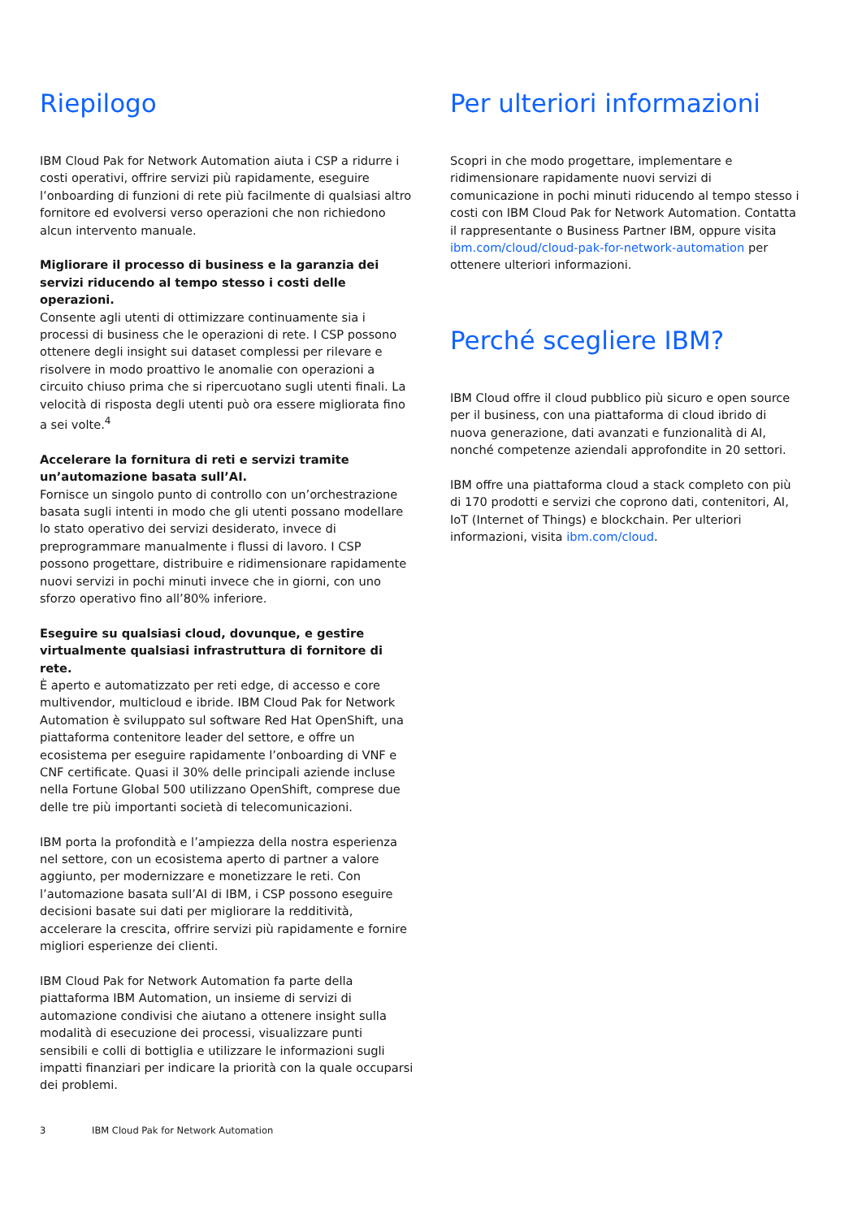Riepilogo
IBM Cloud Pak for Network Automation aiuta i CSP a ridurre i costi operativi, offrire servizi più rapidamente, eseguire l’onboarding di funzioni di rete più facilmente di qualsiasi altro fornitore ed evolversi verso operazioni che non richiedono alcun intervento manuale.
Migliorare il processo di business e la garanzia dei servizi riducendo al tempo stesso i costi delle operazioni.
Consente agli utenti di ottimizzare continuamente sia i processi di business che le operazioni di rete. I CSP possono ottenere degli insight sui dataset complessi per rilevare e risolvere in modo proattivo le anomalie con operazioni a circuito chiuso prima che si ripercuotano sugli utenti finali. La velocità di risposta degli utenti può ora essere migliorata fino a sei volte.<sup>4</sup>
Accelerare la fornitura di reti e servizi tramite un’automazione basata sull’AI.
Fornisce un singolo punto di controllo con un’orchestrazione basata sugli intenti in modo che gli utenti possano modellare lo stato operativo dei servizi desiderato, invece di preprogrammare manualmente i flussi di lavoro. I CSP possono progettare, distribuire e ridimensionare rapidamente nuovi servizi in pochi minuti invece che in giorni, con uno sforzo operativo fino all’80% inferiore.
Eseguire su qualsiasi cloud, dovunque, e gestire virtualmente qualsiasi infrastruttura di fornitore di rete.
È aperto e automatizzato per reti edge, di accesso e core multivendor, multicloud e ibride. IBM Cloud Pak for Network Automation è sviluppato sul software Red Hat OpenShift, una piattaforma contenitore leader del settore, e offre un ecosistema per eseguire rapidamente l’onboarding di VNF e CNF certificate. Quasi il 30% delle principali aziende incluse nella Fortune Global 500 utilizzano OpenShift, comprese due delle tre più importanti società di telecomunicazioni.
IBM porta la profondità e l’ampiezza della nostra esperienza nel settore, con un ecosistema aperto di partner a valore aggiunto, per modernizzare e monetizzare le reti. Con l’automazione basata sull’AI di IBM, i CSP possono eseguire decisioni basate sui dati per migliorare la redditività, accelerare la crescita, offrire servizi più rapidamente e fornire migliori esperienze dei clienti.
IBM Cloud Pak for Network Automation fa parte della piattaforma IBM Automation, un insieme di servizi di automazione condivisi che aiutano a ottenere insight sulla modalità di esecuzione dei processi, visualizzare punti sensibili e colli di bottiglia e utilizzare le informazioni sugli impatti finanziari per indicare la priorità con la quale occuparsi dei problemi.
Per ulteriori informazioni
Scopri in che modo progettare, implementare e ridimensionare rapidamente nuovi servizi di comunicazione in pochi minuti riducendo al tempo stesso i costi con IBM Cloud Pak for Network Automation. Contatta il rappresentante o Business Partner IBM, oppure visita ibm.com/cloud/cloud-pak-for-network-automation per ottenere ulteriori informazioni.
Perché scegliere IBM?
IBM Cloud offre il cloud pubblico più sicuro e open source per il business, con una piattaforma di cloud ibrido di nuova generazione, dati avanzati e funzionalità di AI, nonché competenze aziendali approfondite in 20 settori.
IBM offre una piattaforma cloud a stack completo con più di 170 prodotti e servizi che coprono dati, contenitori, AI, IoT (Internet of Things) e blockchain. Per ulteriori informazioni, visita ibm.com/cloud.
3 IBM Cloud Pak for Network Automation